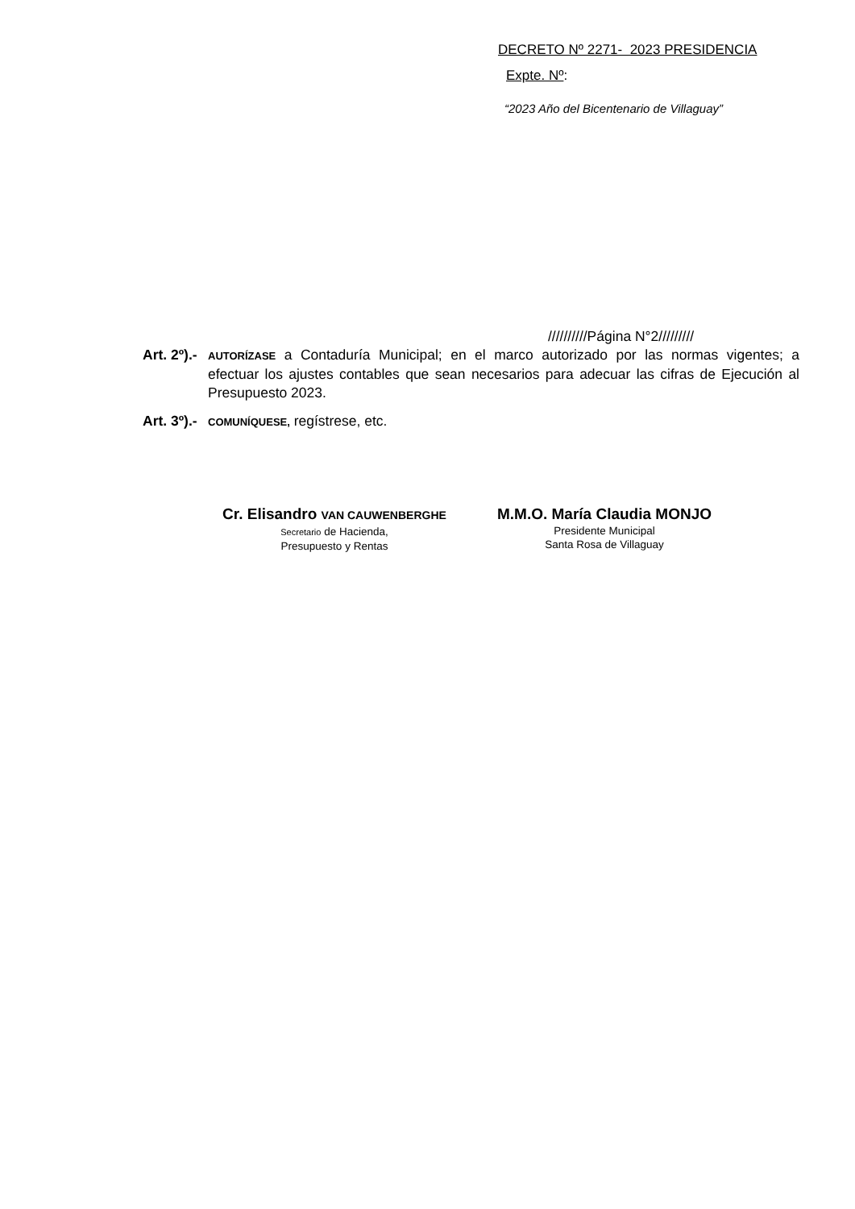DECRETO Nº 2271- 2023 PRESIDENCIA
Expte. Nº:
“2023 Año del Bicentenario de Villaguay”
//////////Página N°2/////////
Art. 2º).- AUTORÍZASE a Contaduría Municipal; en el marco autorizado por las normas vigentes; a efectuar los ajustes contables que sean necesarios para adecuar las cifras de Ejecución al Presupuesto 2023.
Art. 3º).- COMUNÍQUESE, regístrese, etc.
Cr. Elisandro VAN CAUWENBERGHE
Secretario de Hacienda,
Presupuesto y Rentas
M.M.O. María Claudia MONJO
Presidente Municipal
Santa Rosa de Villaguay